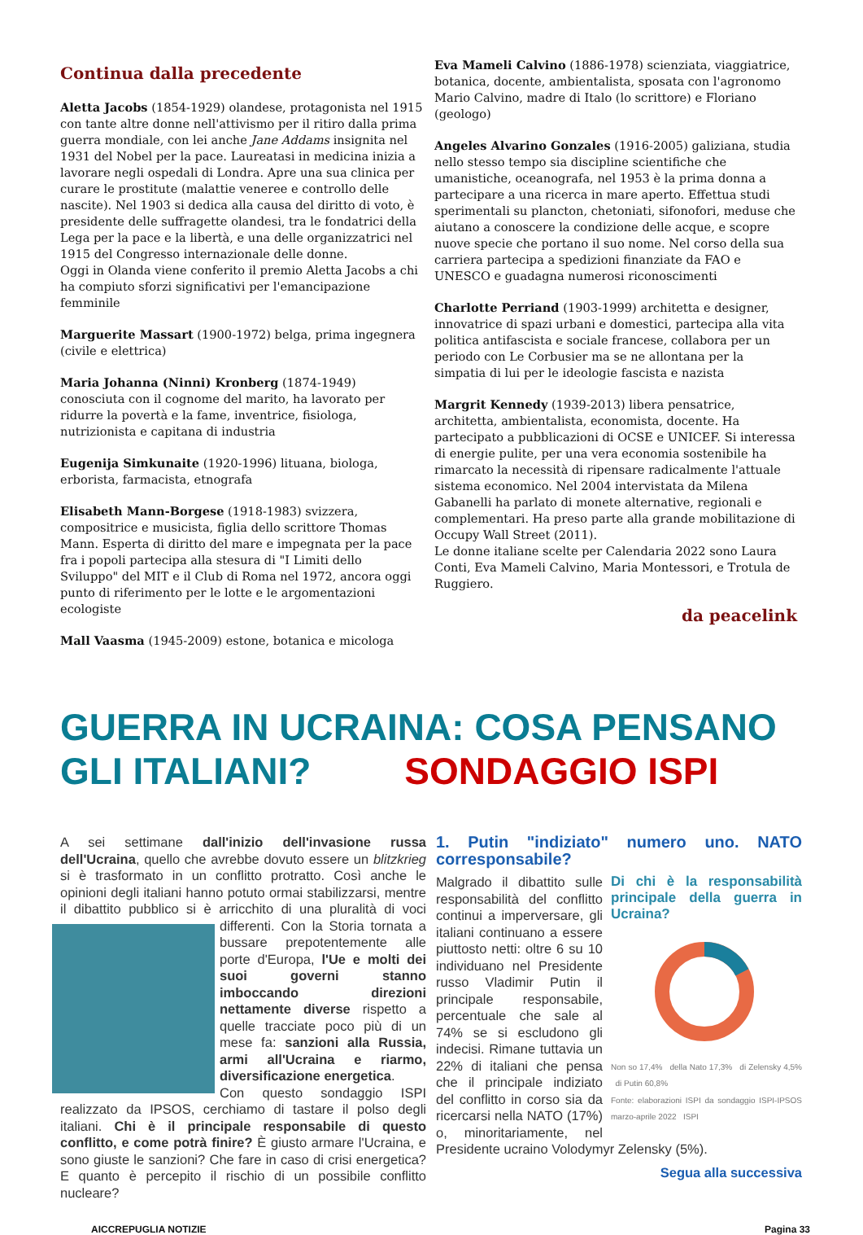Continua dalla precedente
Aletta Jacobs (1854-1929) olandese, protagonista nel 1915 con tante altre donne nell'attivismo per il ritiro dalla prima guerra mondiale, con lei anche Jane Addams insignita nel 1931 del Nobel per la pace. Laureatasi in medicina inizia a lavorare negli ospedali di Londra. Apre una sua clinica per curare le prostitute (malattie veneree e controllo delle nascite). Nel 1903 si dedica alla causa del diritto di voto, è presidente delle suffragette olandesi, tra le fondatrici della Lega per la pace e la libertà, e una delle organizzatrici nel 1915 del Congresso internazionale delle donne.
Oggi in Olanda viene conferito il premio Aletta Jacobs a chi ha compiuto sforzi significativi per l'emancipazione femminile
Marguerite Massart (1900-1972) belga, prima ingegnera (civile e elettrica)
Maria Johanna (Ninni) Kronberg (1874-1949) conosciuta con il cognome del marito, ha lavorato per ridurre la povertà e la fame, inventrice, fisiologa, nutrizionista e capitana di industria
Eugenija Simkunaite (1920-1996) lituana, biologa, erborista, farmacista, etnografa
Elisabeth Mann-Borgese (1918-1983) svizzera, compositrice e musicista, figlia dello scrittore Thomas Mann. Esperta di diritto del mare e impegnata per la pace fra i popoli partecipa alla stesura di "I Limiti dello Sviluppo" del MIT e il Club di Roma nel 1972, ancora oggi punto di riferimento per le lotte e le argomentazioni ecologiste
Mall Vaasma (1945-2009) estone, botanica e micologa
Eva Mameli Calvino (1886-1978) scienziata, viaggiatrice, botanica, docente, ambientalista, sposata con l'agronomo Mario Calvino, madre di Italo (lo scrittore) e Floriano (geologo)
Angeles Alvarino Gonzales (1916-2005) galiziana, studia nello stesso tempo sia discipline scientifiche che umanistiche, oceanografa, nel 1953 è la prima donna a partecipare a una ricerca in mare aperto. Effettua studi sperimentali su plancton, chetoniati, sifonofori, meduse che aiutano a conoscere la condizione delle acque, e scopre nuove specie che portano il suo nome. Nel corso della sua carriera partecipa a spedizioni finanziate da FAO e UNESCO e guadagna numerosi riconoscimenti
Charlotte Perriand (1903-1999) architetta e designer, innovatrice di spazi urbani e domestici, partecipa alla vita politica antifascista e sociale francese, collabora per un periodo con Le Corbusier ma se ne allontana per la simpatia di lui per le ideologie fascista e nazista
Margrit Kennedy (1939-2013) libera pensatrice, architetta, ambientalista, economista, docente. Ha partecipato a pubblicazioni di OCSE e UNICEF. Si interessa di energie pulite, per una vera economia sostenibile ha rimarcato la necessità di ripensare radicalmente l'attuale sistema economico. Nel 2004 intervistata da Milena Gabanelli ha parlato di monete alternative, regionali e complementari. Ha preso parte alla grande mobilitazione di Occupy Wall Street (2011).
Le donne italiane scelte per Calendaria 2022 sono Laura Conti, Eva Mameli Calvino, Maria Montessori, e Trotula de Ruggiero.
da peacelink
GUERRA IN UCRAINA: COSA PENSANO GLI ITALIANI? SONDAGGIO ISPI
A sei settimane dall'inizio dell'invasione russa dell'Ucraina, quello che avrebbe dovuto essere un blitzkrieg si è trasformato in un conflitto protratto. Così anche le opinioni degli italiani hanno potuto ormai stabilizzarsi, mentre il dibattito pubblico si è arricchito di una pluralità di voci differenti.
Con la Storia tornata a bussare prepotentemente alle porte d'Europa, l'Ue e molti dei suoi governi stanno imboccando direzioni nettamente diverse rispetto a quelle tracciate poco più di un mese fa: sanzioni alla Russia, armi all'Ucraina e riarmo, diversificazione energetica.
Con questo sondaggio ISPI realizzato da IPSOS, cerchiamo di tastare il polso degli italiani. Chi è il principale responsabile di questo conflitto, e come potrà finire? È giusto armare l'Ucraina, e sono giuste le sanzioni? Che fare in caso di crisi energetica? E quanto è percepito il rischio di un possibile conflitto nucleare?
1. Putin "indiziato" numero uno. NATO corresponsabile?
Di chi è la responsabilità principale della guerra in Ucraina?
Non so 17,4% della Nato 17,3% di Zelensky 4,5% di Putin 60,8%
Fonte: elaborazioni ISPI da sondaggio ISPI-IPSOS marzo-aprile 2022 ISPI
Malgrado il dibattito sulle responsabilità del conflitto continui a imperversare, gli italiani continuano a essere piuttosto netti: oltre 6 su 10 individuano nel Presidente russo Vladimir Putin il principale responsabile, percentuale che sale al 74% se si escludono gli indecisi. Rimane tuttavia un 22% di italiani che pensa che il principale indiziato del conflitto in corso sia da ricercarsi nella NATO (17%) o, minoritariamente, nel Presidente ucraino Volodymyr Zelensky (5%).
Segua alla successiva
AICCREPUGLIA NOTIZIE Pagina 33